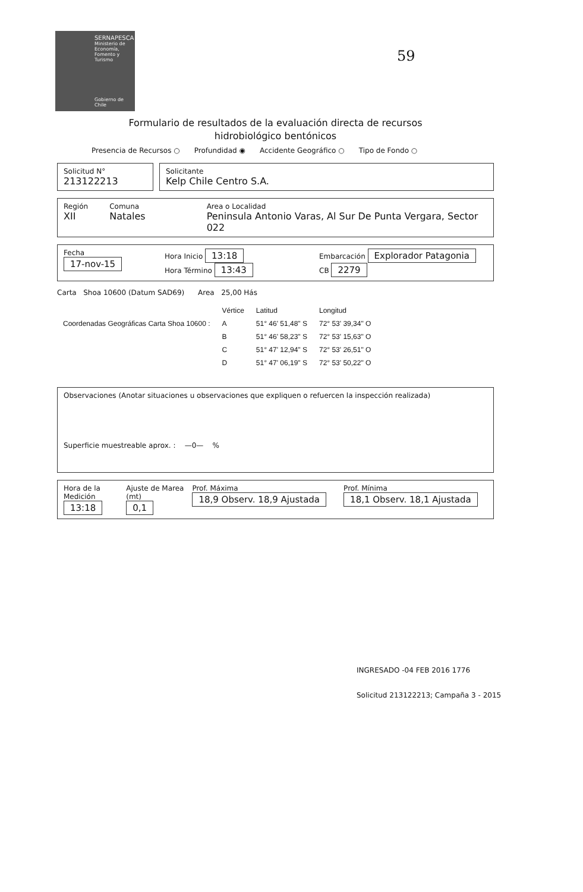SERNAPESCA
Ministerio de Economía, Fomento y Turismo
Gobierno de Chile
59
Formulario de resultados de la evaluación directa de recursos
hidrobiológico bentónicos
Presencia de Recursos ○ Profundidad ◉ Accidente Geográfico ○ Tipo de Fondo ○
Solicitud N°
213122213
Solicitante
Kelp Chile Centro S.A.
Región
XII
Comuna
Natales
Area o Localidad
Peninsula Antonio Varas, Al Sur De Punta Vergara, Sector 022
Fecha
17-nov-15
Hora Inicio 13:18
Hora Término 13:43
Embarcación Explorador Patagonia
CB 2279
Carta Shoa 10600 (Datum SAD69) Area 25,00 Hás
| | Vértice | Latitud | Longitud |
| --- | --- | --- | --- |
| Coordenadas Geográficas Carta Shoa 10600 : | A | 51° 46' 51,48" S | 72° 53' 39,34" O |
| | B | 51° 46' 58,23" S | 72° 53' 15,63" O |
| | C | 51° 47' 12,94" S | 72° 53' 26,51" O |
| | D | 51° 47' 06,19" S | 72° 53' 50,22" O |
Observaciones (Anotar situaciones u observaciones que expliquen o refuercen la inspección realizada)
Superficie muestreable aprox. : —0— %
Hora de la Medición
13:18
Ajuste de Marea (mt)
0,1
Prof. Máxima 18,9 Observ. 18,9 Ajustada
Prof. Mínima 18,1 Observ. 18,1 Ajustada
INGRESADO -04 FEB 2016 1776
Solicitud 213122213; Campaña 3 - 2015